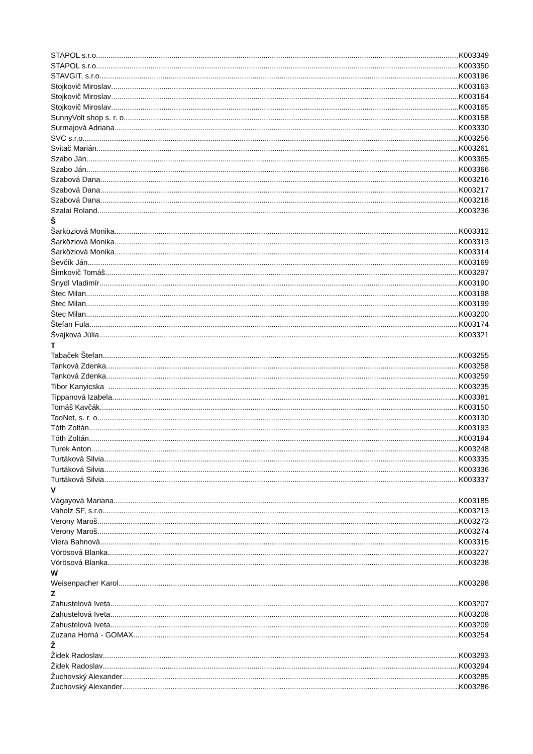STAPOL s.r.o. K003349
STAPOL s.r.o. K003350
STAVGIT, s.r.o. K003196
Stojkovič Miroslav K003163
Stojkovič Miroslav K003164
Stojkovič Miroslav K003165
SunnyVolt shop s. r. o. K003158
Surmajová Adriana K003330
SVC s.r.o. K003256
Svitač Marián K003261
Szabo Ján K003365
Szabo Ján K003366
Szabová Dana K003216
Szabová Dana K003217
Szabová Dana K003218
Szalai Roland K003236
Š
Šarköziová Monika K003312
Šarköziová Monika K003313
Šarköziová Monika K003314
Ševčík Ján K003169
Šimkovič Tomáš K003297
Šnydl Vladimír K003190
Štec Milan K003198
Štec Milan K003199
Štec Milan K003200
Štefan Fula K003174
Švajková Júlia K003321
T
Tabaček Štefan K003255
Tanková Zdenka K003258
Tanková Zdenka K003259
Tibor Kanyicska K003235
Tippanová Izabela K003381
Tomáš Kavčák K003150
TooNet, s. r. o. K003130
Tóth Zoltán K003193
Tóth Zoltán K003194
Turek Anton K003248
Turtáková Silvia K003335
Turtáková Silvia K003336
Turtáková Silvia K003337
V
Vágayová Mariana K003185
Vaholz SF, s.r.o. K003213
Verony Maroš K003273
Verony Maroš K003274
Viera Bahnová K003315
Vörösová Blanka K003227
Vörösová Blanka K003238
W
Weisenpacher Karol K003298
Z
Zahustelová Iveta K003207
Zahustelová Iveta K003208
Zahustelová Iveta K003209
Zuzana Horná - GOMAX K003254
Ž
Židek Radoslav K003293
Židek Radoslav K003294
Žuchovský Alexander K003285
Žuchovský Alexander K003286